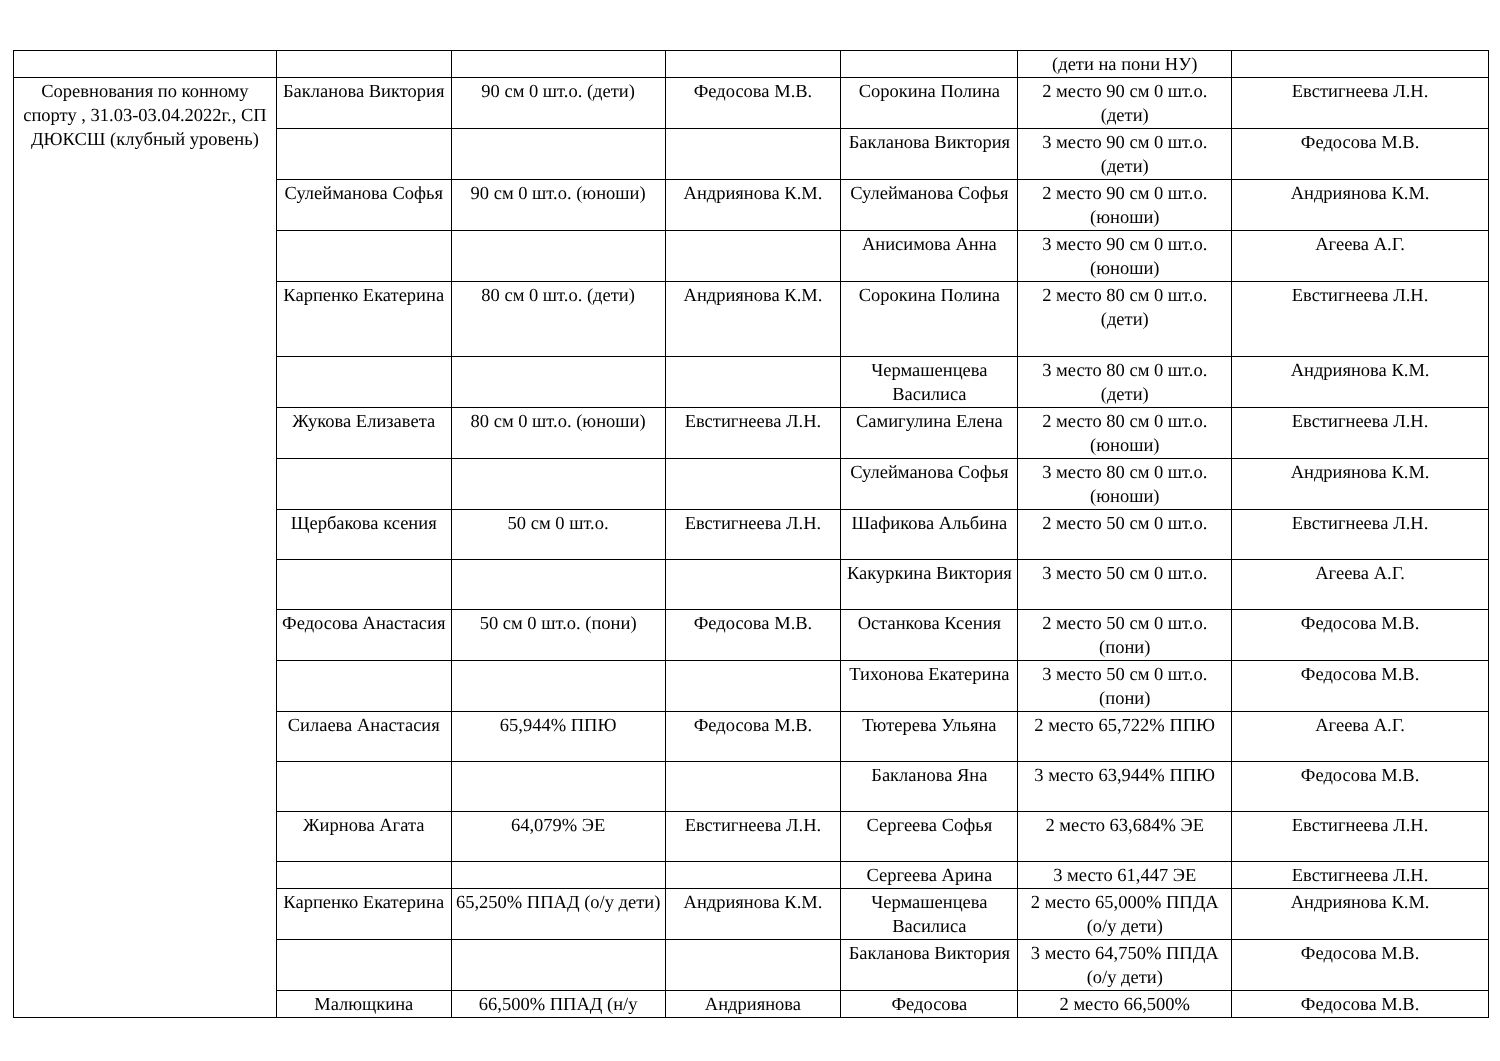| | | | | | (дети на пони НУ) | |
| Соревнования по конному спорту , 31.03-03.04.2022г., СП ДЮКСШ (клубный уровень) | Бакланова Виктория | 90 см 0 шт.о. (дети) | Федосова М.В. | Сорокина Полина | 2 место 90 см 0 шт.о. (дети) | Евстигнеева Л.Н. |
| | | | | Бакланова Виктория | 3 место 90 см 0 шт.о. (дети) | Федосова М.В. |
| | Сулейманова Софья | 90 см 0 шт.о. (юноши) | Андриянова К.М. | Сулейманова Софья | 2 место 90 см 0 шт.о. (юноши) | Андриянова К.М. |
| | | | | Анисимова Анна | 3 место 90 см 0 шт.о. (юноши) | Агеева А.Г. |
| | Карпенко Екатерина | 80 см 0 шт.о. (дети) | Андриянова К.М. | Сорокина Полина | 2 место 80 см 0 шт.о. (дети) | Евстигнеева Л.Н. |
| | | | | Чермашенцева Василиса | 3 место 80 см 0 шт.о. (дети) | Андриянова К.М. |
| | Жукова Елизавета | 80 см 0 шт.о. (юноши) | Евстигнеева Л.Н. | Самигулина Елена | 2 место 80 см 0 шт.о. (юноши) | Евстигнеева Л.Н. |
| | | | | Сулейманова Софья | 3 место 80 см 0 шт.о. (юноши) | Андриянова К.М. |
| | Щербакова ксения | 50 см 0 шт.о. | Евстигнеева Л.Н. | Шафикова Альбина | 2 место 50 см 0 шт.о. | Евстигнеева Л.Н. |
| | | | | Какуркина Виктория | 3 место 50 см 0 шт.о. | Агеева А.Г. |
| | Федосова Анастасия | 50 см 0 шт.о. (пони) | Федосова М.В. | Останкова Ксения | 2 место 50 см 0 шт.о. (пони) | Федосова М.В. |
| | | | | Тихонова Екатерина | 3 место 50 см 0 шт.о. (пони) | Федосова М.В. |
| | Силаева Анастасия | 65,944% ППЮ | Федосова М.В. | Тютерева Ульяна | 2 место 65,722% ППЮ | Агеева А.Г. |
| | | | | Бакланова Яна | 3 место 63,944% ППЮ | Федосова М.В. |
| | Жирнова Агата | 64,079% ЭЕ | Евстигнеева Л.Н. | Сергеева Софья | 2 место 63,684% ЭЕ | Евстигнеева Л.Н. |
| | | | | Сергеева Арина | 3 место 61,447 ЭЕ | Евстигнеева Л.Н. |
| | Карпенко Екатерина | 65,250% ППАД (о/у дети) | Андриянова К.М. | Чермашенцева Василиса | 2 место 65,000% ППДА (о/у дети) | Андриянова К.М. |
| | | | | Бакланова Виктория | 3 место 64,750% ППДА (о/у дети) | Федосова М.В. |
| | Малющкина | 66,500% ППАД (н/у | Андриянова | Федосова | 2 место 66,500% | Федосова М.В. |